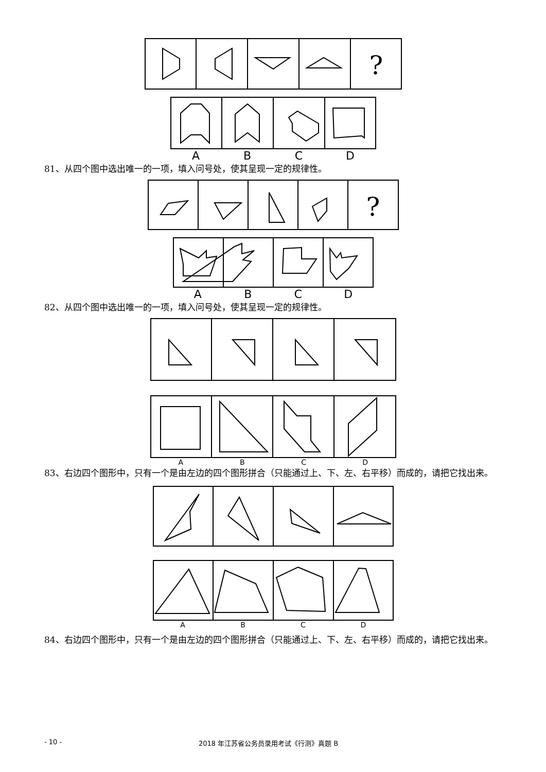?
ABCD
81、从四个图中选出唯一的一项，填入问号处，使其呈现一定的规律性。
?
ABCD
82、从四个图中选出唯一的一项，填入问号处，使其呈现一定的规律性。
ABCD
83、右边四个图形中，只有一个是由左边的四个图形拼合（只能通过上、下、左、右平移）而成的，请把它找出来。
ABCD
84、右边四个图形中，只有一个是由左边的四个图形拼合（只能通过上、下、左、右平移）而成的，请把它找出来。
- 10 - 2018 年江苏省公务员录用考试《行测》真题 B